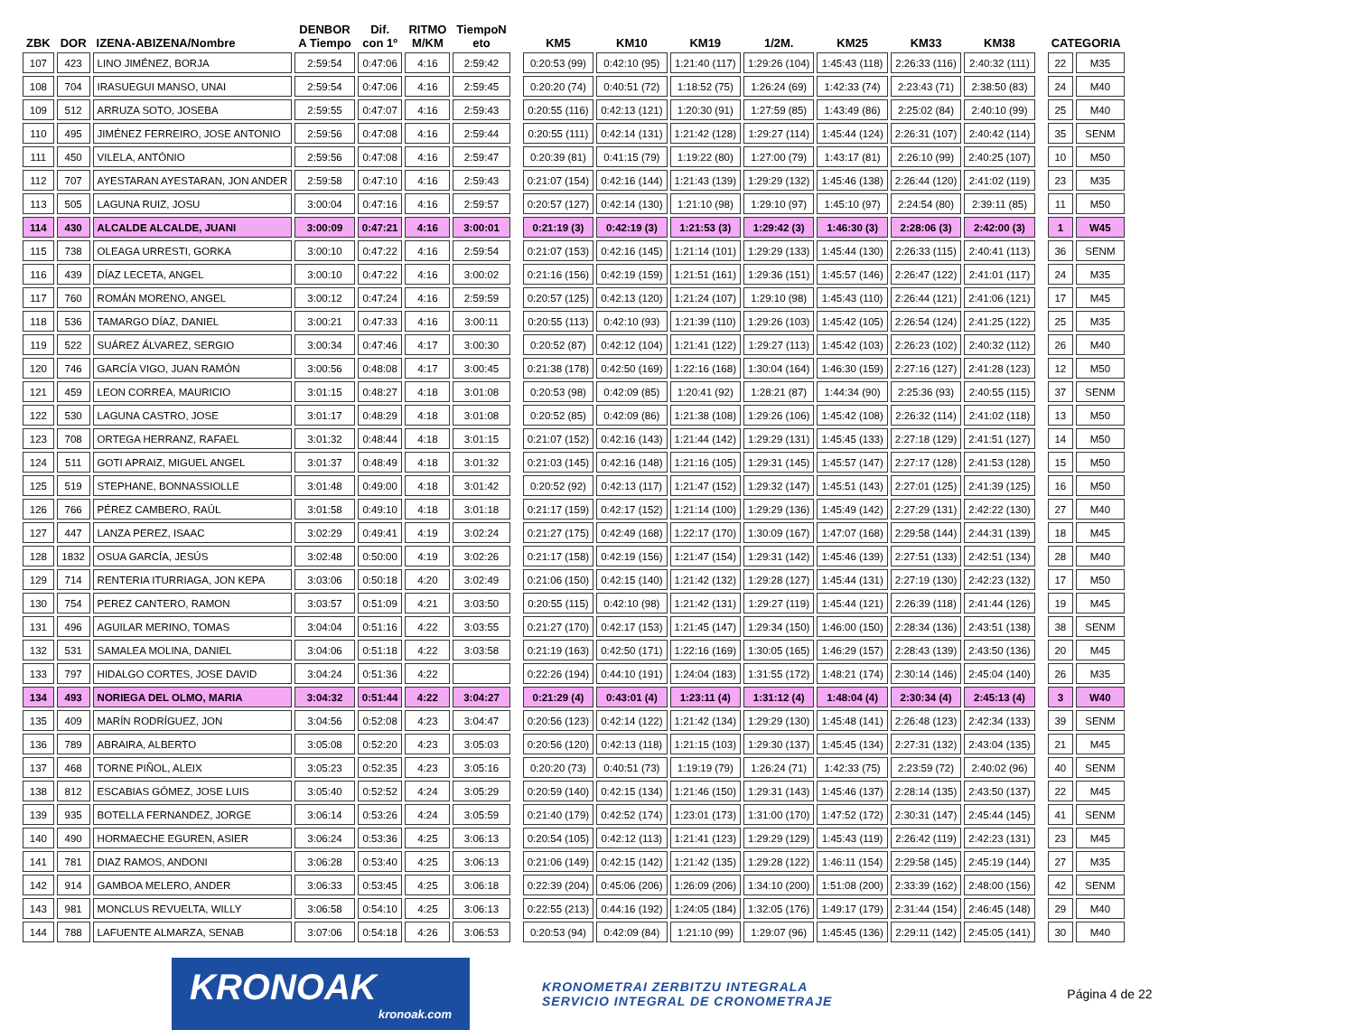| ZBK | DOR | IZENA-ABIZENA/Nombre | DENBOR A Tiempo | Dif. con 1º | RITMO M/KM | TiempoN eto | | KM5 | KM10 | KM19 | 1/2M. | KM25 | KM33 | KM38 | | CATEGORIA | |
| --- | --- | --- | --- | --- | --- | --- | --- | --- | --- | --- | --- | --- | --- | --- | --- | --- | --- |
| 107 | 423 | LINO JIMÉNEZ, BORJA | 2:59:54 | 0:47:06 | 4:16 | 2:59:42 | | 0:20:53 (99) | 0:42:10 (95) | 1:21:40 (117) | 1:29:26 (104) | 1:45:43 (118) | 2:26:33 (116) | 2:40:32 (111) | | 22 | M35 |
| 108 | 704 | IRASUEGUI MANSO, UNAI | 2:59:54 | 0:47:06 | 4:16 | 2:59:45 | | 0:20:20 (74) | 0:40:51 (72) | 1:18:52 (75) | 1:26:24 (69) | 1:42:33 (74) | 2:23:43 (71) | 2:38:50 (83) | | 24 | M40 |
| 109 | 512 | ARRUZA SOTO, JOSEBA | 2:59:55 | 0:47:07 | 4:16 | 2:59:43 | | 0:20:55 (116) | 0:42:13 (121) | 1:20:30 (91) | 1:27:59 (85) | 1:43:49 (86) | 2:25:02 (84) | 2:40:10 (99) | | 25 | M40 |
| 110 | 495 | JIMÉNEZ FERREIRO, JOSE ANTONIO | 2:59:56 | 0:47:08 | 4:16 | 2:59:44 | | 0:20:55 (111) | 0:42:14 (131) | 1:21:42 (128) | 1:29:27 (114) | 1:45:44 (124) | 2:26:31 (107) | 2:40:42 (114) | | 35 | SENM |
| 111 | 450 | VILELA, ANTÓNIO | 2:59:56 | 0:47:08 | 4:16 | 2:59:47 | | 0:20:39 (81) | 0:41:15 (79) | 1:19:22 (80) | 1:27:00 (79) | 1:43:17 (81) | 2:26:10 (99) | 2:40:25 (107) | | 10 | M50 |
| 112 | 707 | AYESTARAN AYESTARAN, JON ANDER | 2:59:58 | 0:47:10 | 4:16 | 2:59:43 | | 0:21:07 (154) | 0:42:16 (144) | 1:21:43 (139) | 1:29:29 (132) | 1:45:46 (138) | 2:26:44 (120) | 2:41:02 (119) | | 23 | M35 |
| 113 | 505 | LAGUNA RUIZ, JOSU | 3:00:04 | 0:47:16 | 4:16 | 2:59:57 | | 0:20:57 (127) | 0:42:14 (130) | 1:21:10 (98) | 1:29:10 (97) | 1:45:10 (97) | 2:24:54 (80) | 2:39:11 (85) | | 11 | M50 |
| 114 | 430 | ALCALDE ALCALDE, JUANI | 3:00:09 | 0:47:21 | 4:16 | 3:00:01 | | 0:21:19 (3) | 0:42:19 (3) | 1:21:53 (3) | 1:29:42 (3) | 1:46:30 (3) | 2:28:06 (3) | 2:42:00 (3) | | 1 | W45 |
| 115 | 738 | OLEAGA URRESTI, GORKA | 3:00:10 | 0:47:22 | 4:16 | 2:59:54 | | 0:21:07 (153) | 0:42:16 (145) | 1:21:14 (101) | 1:29:29 (133) | 1:45:44 (130) | 2:26:33 (115) | 2:40:41 (113) | | 36 | SENM |
| 116 | 439 | DÍAZ LECETA, ANGEL | 3:00:10 | 0:47:22 | 4:16 | 3:00:02 | | 0:21:16 (156) | 0:42:19 (159) | 1:21:51 (161) | 1:29:36 (151) | 1:45:57 (146) | 2:26:47 (122) | 2:41:01 (117) | | 24 | M35 |
| 117 | 760 | ROMÁN MORENO, ANGEL | 3:00:12 | 0:47:24 | 4:16 | 2:59:59 | | 0:20:57 (125) | 0:42:13 (120) | 1:21:24 (107) | 1:29:10 (98) | 1:45:43 (110) | 2:26:44 (121) | 2:41:06 (121) | | 17 | M45 |
| 118 | 536 | TAMARGO DÍAZ, DANIEL | 3:00:21 | 0:47:33 | 4:16 | 3:00:11 | | 0:20:55 (113) | 0:42:10 (93) | 1:21:39 (110) | 1:29:26 (103) | 1:45:42 (105) | 2:26:54 (124) | 2:41:25 (122) | | 25 | M35 |
| 119 | 522 | SUÁREZ ÁLVAREZ, SERGIO | 3:00:34 | 0:47:46 | 4:17 | 3:00:30 | | 0:20:52 (87) | 0:42:12 (104) | 1:21:41 (122) | 1:29:27 (113) | 1:45:42 (103) | 2:26:23 (102) | 2:40:32 (112) | | 26 | M40 |
| 120 | 746 | GARCÍA VIGO, JUAN RAMÓN | 3:00:56 | 0:48:08 | 4:17 | 3:00:45 | | 0:21:38 (178) | 0:42:50 (169) | 1:22:16 (168) | 1:30:04 (164) | 1:46:30 (159) | 2:27:16 (127) | 2:41:28 (123) | | 12 | M50 |
| 121 | 459 | LEON CORREA, MAURICIO | 3:01:15 | 0:48:27 | 4:18 | 3:01:08 | | 0:20:53 (98) | 0:42:09 (85) | 1:20:41 (92) | 1:28:21 (87) | 1:44:34 (90) | 2:25:36 (93) | 2:40:55 (115) | | 37 | SENM |
| 122 | 530 | LAGUNA CASTRO, JOSE | 3:01:17 | 0:48:29 | 4:18 | 3:01:08 | | 0:20:52 (85) | 0:42:09 (86) | 1:21:38 (108) | 1:29:26 (106) | 1:45:42 (108) | 2:26:32 (114) | 2:41:02 (118) | | 13 | M50 |
| 123 | 708 | ORTEGA HERRANZ, RAFAEL | 3:01:32 | 0:48:44 | 4:18 | 3:01:15 | | 0:21:07 (152) | 0:42:16 (143) | 1:21:44 (142) | 1:29:29 (131) | 1:45:45 (133) | 2:27:18 (129) | 2:41:51 (127) | | 14 | M50 |
| 124 | 511 | GOTI APRAIZ, MIGUEL ANGEL | 3:01:37 | 0:48:49 | 4:18 | 3:01:32 | | 0:21:03 (145) | 0:42:16 (148) | 1:21:16 (105) | 1:29:31 (145) | 1:45:57 (147) | 2:27:17 (128) | 2:41:53 (128) | | 15 | M50 |
| 125 | 519 | STEPHANE, BONNASSIOLLE | 3:01:48 | 0:49:00 | 4:18 | 3:01:42 | | 0:20:52 (92) | 0:42:13 (117) | 1:21:47 (152) | 1:29:32 (147) | 1:45:51 (143) | 2:27:01 (125) | 2:41:39 (125) | | 16 | M50 |
| 126 | 766 | PÉREZ CAMBERO, RAÚL | 3:01:58 | 0:49:10 | 4:18 | 3:01:18 | | 0:21:17 (159) | 0:42:17 (152) | 1:21:14 (100) | 1:29:29 (136) | 1:45:49 (142) | 2:27:29 (131) | 2:42:22 (130) | | 27 | M40 |
| 127 | 447 | LANZA PEREZ, ISAAC | 3:02:29 | 0:49:41 | 4:19 | 3:02:24 | | 0:21:27 (175) | 0:42:49 (168) | 1:22:17 (170) | 1:30:09 (167) | 1:47:07 (168) | 2:29:58 (144) | 2:44:31 (139) | | 18 | M45 |
| 128 | 1832 | OSUA GARCÍA, JESÚS | 3:02:48 | 0:50:00 | 4:19 | 3:02:26 | | 0:21:17 (158) | 0:42:19 (156) | 1:21:47 (154) | 1:29:31 (142) | 1:45:46 (139) | 2:27:51 (133) | 2:42:51 (134) | | 28 | M40 |
| 129 | 714 | RENTERIA ITURRIAGA, JON KEPA | 3:03:06 | 0:50:18 | 4:20 | 3:02:49 | | 0:21:06 (150) | 0:42:15 (140) | 1:21:42 (132) | 1:29:28 (127) | 1:45:44 (131) | 2:27:19 (130) | 2:42:23 (132) | | 17 | M50 |
| 130 | 754 | PEREZ CANTERO, RAMON | 3:03:57 | 0:51:09 | 4:21 | 3:03:50 | | 0:20:55 (115) | 0:42:10 (98) | 1:21:42 (131) | 1:29:27 (119) | 1:45:44 (121) | 2:26:39 (118) | 2:41:44 (126) | | 19 | M45 |
| 131 | 496 | AGUILAR MERINO, TOMAS | 3:04:04 | 0:51:16 | 4:22 | 3:03:55 | | 0:21:27 (170) | 0:42:17 (153) | 1:21:45 (147) | 1:29:34 (150) | 1:46:00 (150) | 2:28:34 (136) | 2:43:51 (138) | | 38 | SENM |
| 132 | 531 | SAMALEA MOLINA, DANIEL | 3:04:06 | 0:51:18 | 4:22 | 3:03:58 | | 0:21:19 (163) | 0:42:50 (171) | 1:22:16 (169) | 1:30:05 (165) | 1:46:29 (157) | 2:28:43 (139) | 2:43:50 (136) | | 20 | M45 |
| 133 | 797 | HIDALGO CORTES, JOSE DAVID | 3:04:24 | 0:51:36 | 4:22 | | | 0:22:26 (194) | 0:44:10 (191) | 1:24:04 (183) | 1:31:55 (172) | 1:48:21 (174) | 2:30:14 (146) | 2:45:04 (140) | | 26 | M35 |
| 134 | 493 | NORIEGA DEL OLMO, MARIA | 3:04:32 | 0:51:44 | 4:22 | 3:04:27 | | 0:21:29 (4) | 0:43:01 (4) | 1:23:11 (4) | 1:31:12 (4) | 1:48:04 (4) | 2:30:34 (4) | 2:45:13 (4) | | 3 | W40 |
| 135 | 409 | MARÍN RODRÍGUEZ, JON | 3:04:56 | 0:52:08 | 4:23 | 3:04:47 | | 0:20:56 (123) | 0:42:14 (122) | 1:21:42 (134) | 1:29:29 (130) | 1:45:48 (141) | 2:26:48 (123) | 2:42:34 (133) | | 39 | SENM |
| 136 | 789 | ABRAIRA, ALBERTO | 3:05:08 | 0:52:20 | 4:23 | 3:05:03 | | 0:20:56 (120) | 0:42:13 (118) | 1:21:15 (103) | 1:29:30 (137) | 1:45:45 (134) | 2:27:31 (132) | 2:43:04 (135) | | 21 | M45 |
| 137 | 468 | TORNE PIÑOL, ALEIX | 3:05:23 | 0:52:35 | 4:23 | 3:05:16 | | 0:20:20 (73) | 0:40:51 (73) | 1:19:19 (79) | 1:26:24 (71) | 1:42:33 (75) | 2:23:59 (72) | 2:40:02 (96) | | 40 | SENM |
| 138 | 812 | ESCABIAS GÓMEZ, JOSE LUIS | 3:05:40 | 0:52:52 | 4:24 | 3:05:29 | | 0:20:59 (140) | 0:42:15 (134) | 1:21:46 (150) | 1:29:31 (143) | 1:45:46 (137) | 2:28:14 (135) | 2:43:50 (137) | | 22 | M45 |
| 139 | 935 | BOTELLA FERNANDEZ, JORGE | 3:06:14 | 0:53:26 | 4:24 | 3:05:59 | | 0:21:40 (179) | 0:42:52 (174) | 1:23:01 (173) | 1:31:00 (170) | 1:47:52 (172) | 2:30:31 (147) | 2:45:44 (145) | | 41 | SENM |
| 140 | 490 | HORMAECHE EGUREN, ASIER | 3:06:24 | 0:53:36 | 4:25 | 3:06:13 | | 0:20:54 (105) | 0:42:12 (113) | 1:21:41 (123) | 1:29:29 (129) | 1:45:43 (119) | 2:26:42 (119) | 2:42:23 (131) | | 23 | M45 |
| 141 | 781 | DIAZ RAMOS, ANDONI | 3:06:28 | 0:53:40 | 4:25 | 3:06:13 | | 0:21:06 (149) | 0:42:15 (142) | 1:21:42 (135) | 1:29:28 (122) | 1:46:11 (154) | 2:29:58 (145) | 2:45:19 (144) | | 27 | M35 |
| 142 | 914 | GAMBOA MELERO, ANDER | 3:06:33 | 0:53:45 | 4:25 | 3:06:18 | | 0:22:39 (204) | 0:45:06 (206) | 1:26:09 (206) | 1:34:10 (200) | 1:51:08 (200) | 2:33:39 (162) | 2:48:00 (156) | | 42 | SENM |
| 143 | 981 | MONCLUS REVUELTA, WILLY | 3:06:58 | 0:54:10 | 4:25 | 3:06:13 | | 0:22:55 (213) | 0:44:16 (192) | 1:24:05 (184) | 1:32:05 (176) | 1:49:17 (179) | 2:31:44 (154) | 2:46:45 (148) | | 29 | M40 |
| 144 | 788 | LAFUENTE ALMARZA, SENAB | 3:07:06 | 0:54:18 | 4:26 | 3:06:53 | | 0:20:53 (94) | 0:42:09 (84) | 1:21:10 (99) | 1:29:07 (96) | 1:45:45 (136) | 2:29:11 (142) | 2:45:05 (141) | | 30 | M40 |
KRONOAK
kronoak.com
KRONOMETRAI ZERBITZU INTEGRALA
SERVICIO INTEGRAL DE CRONOMETRAJE
Página 4 de 22